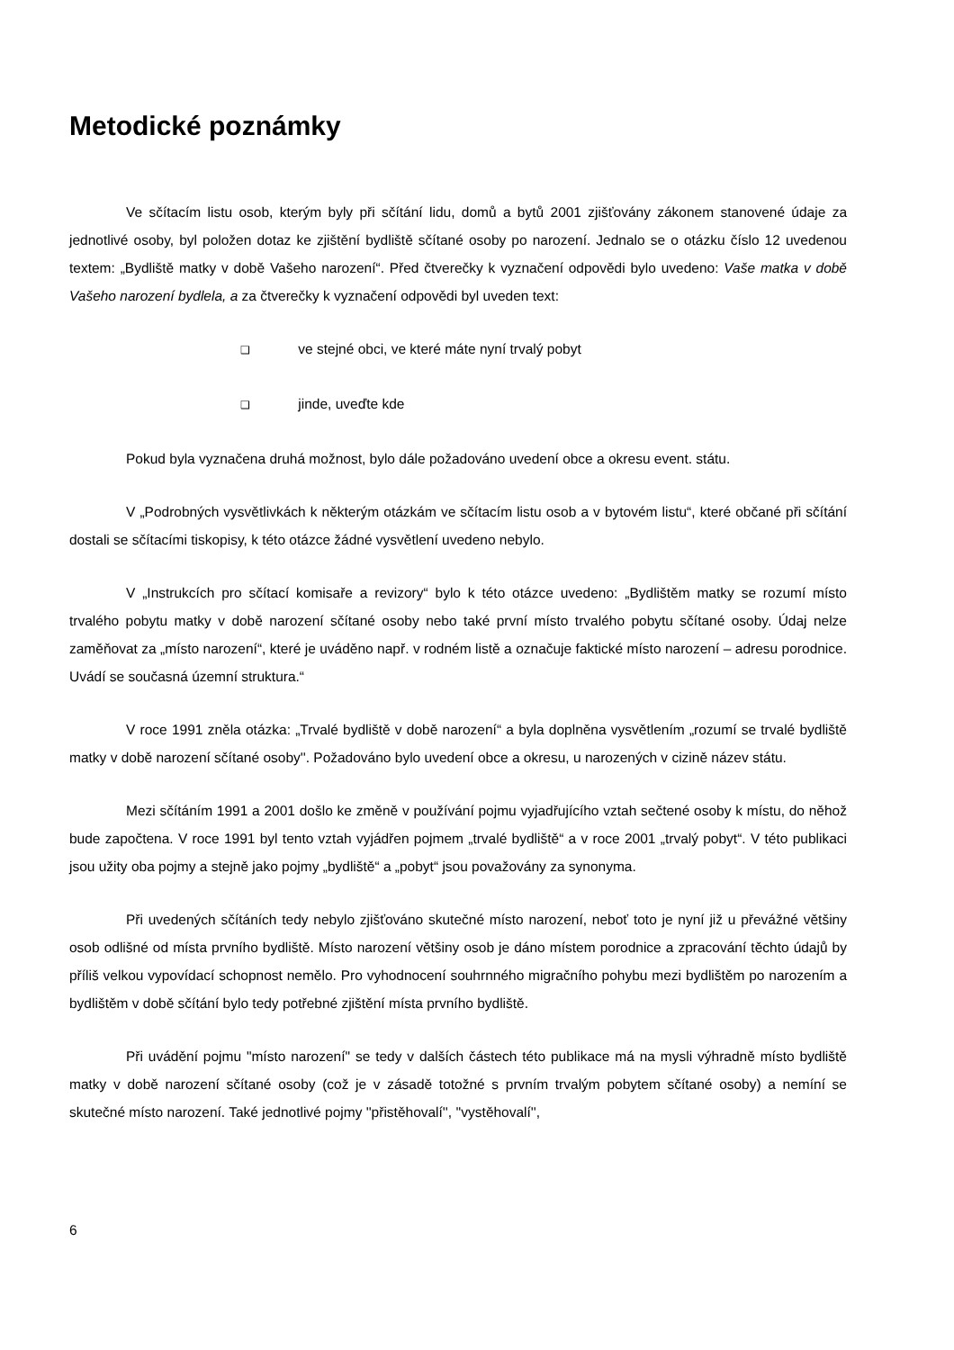Metodické poznámky
Ve sčítacím listu osob, kterým byly při sčítání lidu, domů a bytů 2001 zjišťovány zákonem stanovené údaje za jednotlivé osoby, byl položen dotaz ke zjištění bydliště sčítané osoby po narození. Jednalo se o otázku číslo 12 uvedenou textem: „Bydliště matky v době Vašeho narození“. Před čtverečky k vyznačení odpovědi bylo uvedeno: Vaše matka v době Vašeho narození bydlela, a za čtverečky k vyznačení odpovědi byl uveden text:
❑ ve stejné obci, ve které máte nyní trvalý pobyt
❑ jinde, uveďte kde
Pokud byla vyznačena druhá možnost, bylo dále požadováno uvedení obce a okresu event. státu.
V „Podrobných vysvětlivkách k některým otázkám ve sčítacím listu osob a v bytovém listu“, které občané při sčítání dostali se sčítacími tiskopisy, k této otázce žádné vysvětlení uvedeno nebylo.
V „Instrukcích pro sčítací komisaře a revizory“ bylo k této otázce uvedeno: „Bydlištěm matky se rozumí místo trvalého pobytu matky v době narození sčítané osoby nebo také první místo trvalého pobytu sčítané osoby. Údaj nelze zaměňovat za „místo narození“, které je uváděno např. v rodném listě a označuje faktické místo narození – adresu porodnice. Uvádí se současná územní struktura.“
V roce 1991 zněla otázka: „Trvalé bydliště v době narození“ a byla doplněna vysvětlením „rozumí se trvalé bydliště matky v době narození sčítané osoby''. Požadováno bylo uvedení obce a okresu, u narozených v cizině název státu.
Mezi sčítáním 1991 a 2001 došlo ke změně v používání pojmu vyjadřujícího vztah sečtené osoby k místu, do něhož bude započtena. V roce 1991 byl tento vztah vyjádřen pojmem „trvalé bydliště“ a v roce 2001 „trvalý pobyt“. V této publikaci jsou užity oba pojmy a stejně jako pojmy „bydliště“ a „pobyt“ jsou považovány za synonyma.
Při uvedených sčítáních tedy nebylo zjišťováno skutečné místo narození, neboť toto je nyní již u převážné většiny osob odlišné od místa prvního bydliště. Místo narození většiny osob je dáno místem porodnice a zpracování těchto údajů by příliš velkou vypovídací schopnost nemělo. Pro vyhodnocení souhrnného migračního pohybu mezi bydlištěm po narozením a bydlištěm v době sčítání bylo tedy potřebné zjištění místa prvního bydliště.
Při uvádění pojmu "místo narození" se tedy v dalších částech této publikace má na mysli výhradně místo bydliště matky v době narození sčítané osoby (což je v zásadě totožné s prvním trvalým pobytem sčítané osoby) a nemíní se skutečné místo narození. Také jednotlivé pojmy ''přistěhovalí'', ''vystěhovalí'',
6